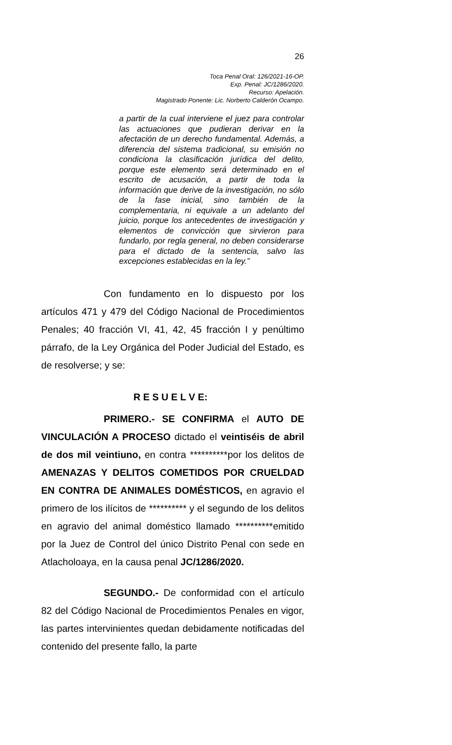26
Toca Penal Oral: 126/2021-16-OP.
Exp. Penal: JC/1286/2020.
Recurso: Apelación.
Magistrado Ponente: Lic. Norberto Calderón Ocampo.
a partir de la cual interviene el juez para controlar las actuaciones que pudieran derivar en la afectación de un derecho fundamental. Además, a diferencia del sistema tradicional, su emisión no condiciona la clasificación jurídica del delito, porque este elemento será determinado en el escrito de acusación, a partir de toda la información que derive de la investigación, no sólo de la fase inicial, sino también de la complementaria, ni equivale a un adelanto del juicio, porque los antecedentes de investigación y elementos de convicción que sirvieron para fundarlo, por regla general, no deben considerarse para el dictado de la sentencia, salvo las excepciones establecidas en la ley.”
Con fundamento en lo dispuesto por los artículos 471 y 479 del Código Nacional de Procedimientos Penales; 40 fracción VI, 41, 42, 45 fracción I y penúltimo párrafo, de la Ley Orgánica del Poder Judicial del Estado, es de resolverse; y se:
R E S U E L V E:
PRIMERO.- SE CONFIRMA el AUTO DE VINCULACIÓN A PROCESO dictado el veintiséis de abril de dos mil veintiuno, en contra **********por los delitos de AMENAZAS Y DELITOS COMETIDOS POR CRUELDAD EN CONTRA DE ANIMALES DOMÉSTICOS, en agravio el primero de los ilícitos de ********** y el segundo de los delitos en agravio del animal doméstico llamado **********emitido por la Juez de Control del único Distrito Penal con sede en Atlacholoaya, en la causa penal JC/1286/2020.
SEGUNDO.- De conformidad con el artículo 82 del Código Nacional de Procedimientos Penales en vigor, las partes intervinientes quedan debidamente notificadas del contenido del presente fallo, la parte